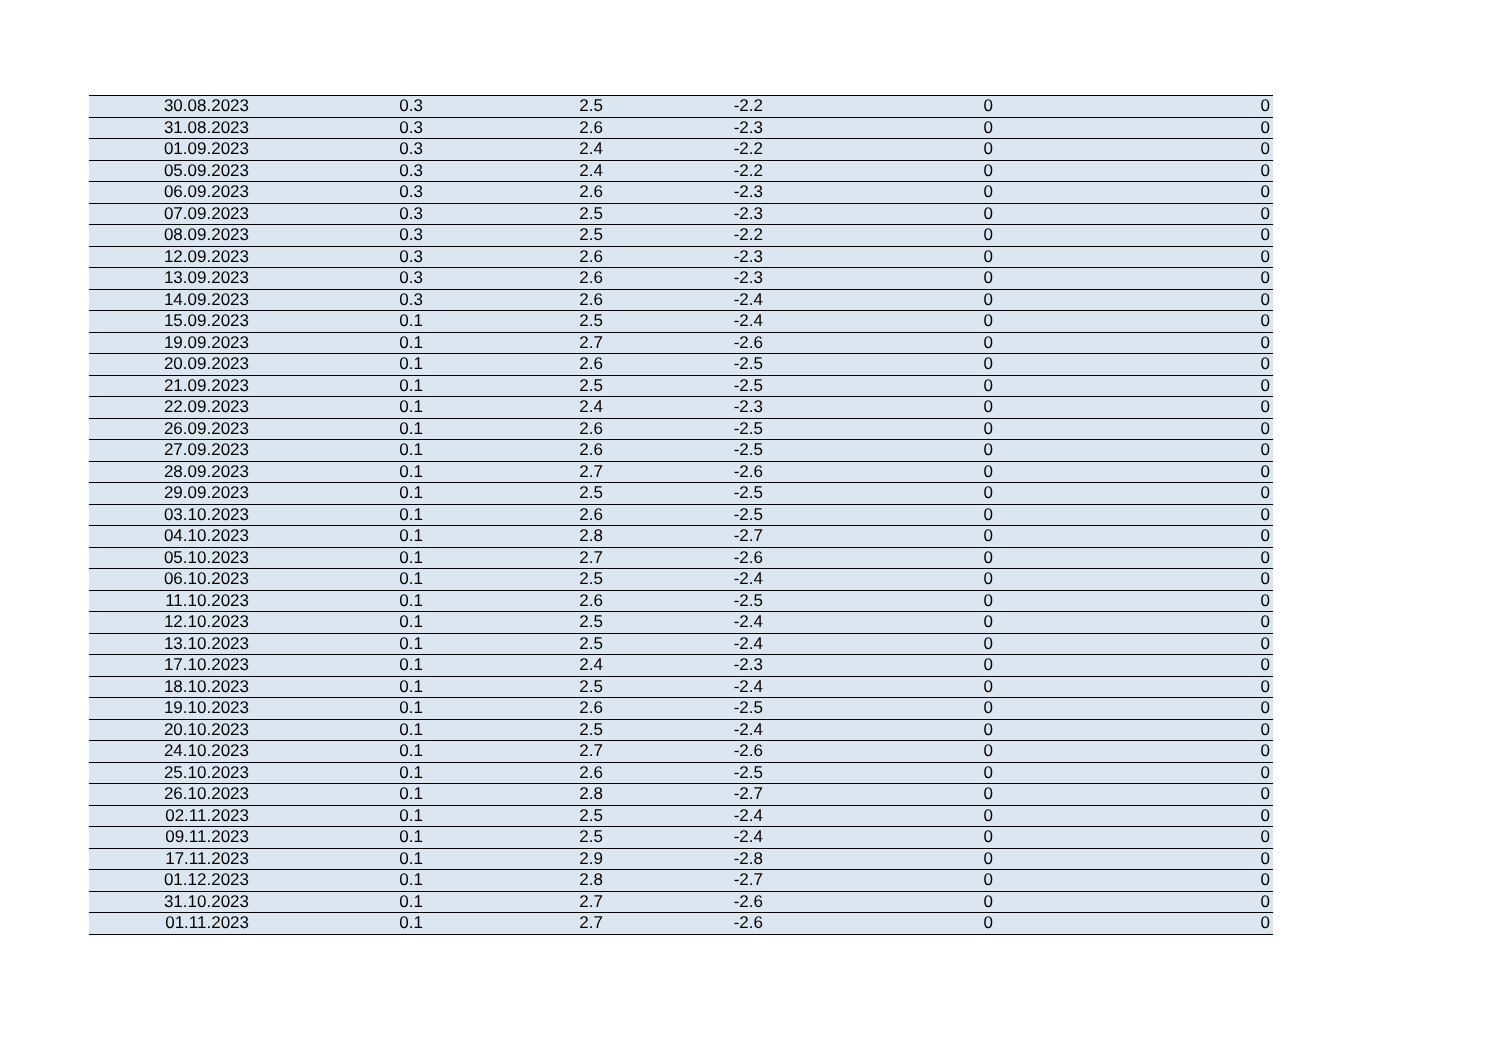| 30.08.2023 | 0.3 | 2.5 | -2.2 | 0 | 0 |
| 31.08.2023 | 0.3 | 2.6 | -2.3 | 0 | 0 |
| 01.09.2023 | 0.3 | 2.4 | -2.2 | 0 | 0 |
| 05.09.2023 | 0.3 | 2.4 | -2.2 | 0 | 0 |
| 06.09.2023 | 0.3 | 2.6 | -2.3 | 0 | 0 |
| 07.09.2023 | 0.3 | 2.5 | -2.3 | 0 | 0 |
| 08.09.2023 | 0.3 | 2.5 | -2.2 | 0 | 0 |
| 12.09.2023 | 0.3 | 2.6 | -2.3 | 0 | 0 |
| 13.09.2023 | 0.3 | 2.6 | -2.3 | 0 | 0 |
| 14.09.2023 | 0.3 | 2.6 | -2.4 | 0 | 0 |
| 15.09.2023 | 0.1 | 2.5 | -2.4 | 0 | 0 |
| 19.09.2023 | 0.1 | 2.7 | -2.6 | 0 | 0 |
| 20.09.2023 | 0.1 | 2.6 | -2.5 | 0 | 0 |
| 21.09.2023 | 0.1 | 2.5 | -2.5 | 0 | 0 |
| 22.09.2023 | 0.1 | 2.4 | -2.3 | 0 | 0 |
| 26.09.2023 | 0.1 | 2.6 | -2.5 | 0 | 0 |
| 27.09.2023 | 0.1 | 2.6 | -2.5 | 0 | 0 |
| 28.09.2023 | 0.1 | 2.7 | -2.6 | 0 | 0 |
| 29.09.2023 | 0.1 | 2.5 | -2.5 | 0 | 0 |
| 03.10.2023 | 0.1 | 2.6 | -2.5 | 0 | 0 |
| 04.10.2023 | 0.1 | 2.8 | -2.7 | 0 | 0 |
| 05.10.2023 | 0.1 | 2.7 | -2.6 | 0 | 0 |
| 06.10.2023 | 0.1 | 2.5 | -2.4 | 0 | 0 |
| 11.10.2023 | 0.1 | 2.6 | -2.5 | 0 | 0 |
| 12.10.2023 | 0.1 | 2.5 | -2.4 | 0 | 0 |
| 13.10.2023 | 0.1 | 2.5 | -2.4 | 0 | 0 |
| 17.10.2023 | 0.1 | 2.4 | -2.3 | 0 | 0 |
| 18.10.2023 | 0.1 | 2.5 | -2.4 | 0 | 0 |
| 19.10.2023 | 0.1 | 2.6 | -2.5 | 0 | 0 |
| 20.10.2023 | 0.1 | 2.5 | -2.4 | 0 | 0 |
| 24.10.2023 | 0.1 | 2.7 | -2.6 | 0 | 0 |
| 25.10.2023 | 0.1 | 2.6 | -2.5 | 0 | 0 |
| 26.10.2023 | 0.1 | 2.8 | -2.7 | 0 | 0 |
| 02.11.2023 | 0.1 | 2.5 | -2.4 | 0 | 0 |
| 09.11.2023 | 0.1 | 2.5 | -2.4 | 0 | 0 |
| 17.11.2023 | 0.1 | 2.9 | -2.8 | 0 | 0 |
| 01.12.2023 | 0.1 | 2.8 | -2.7 | 0 | 0 |
| 31.10.2023 | 0.1 | 2.7 | -2.6 | 0 | 0 |
| 01.11.2023 | 0.1 | 2.7 | -2.6 | 0 | 0 |